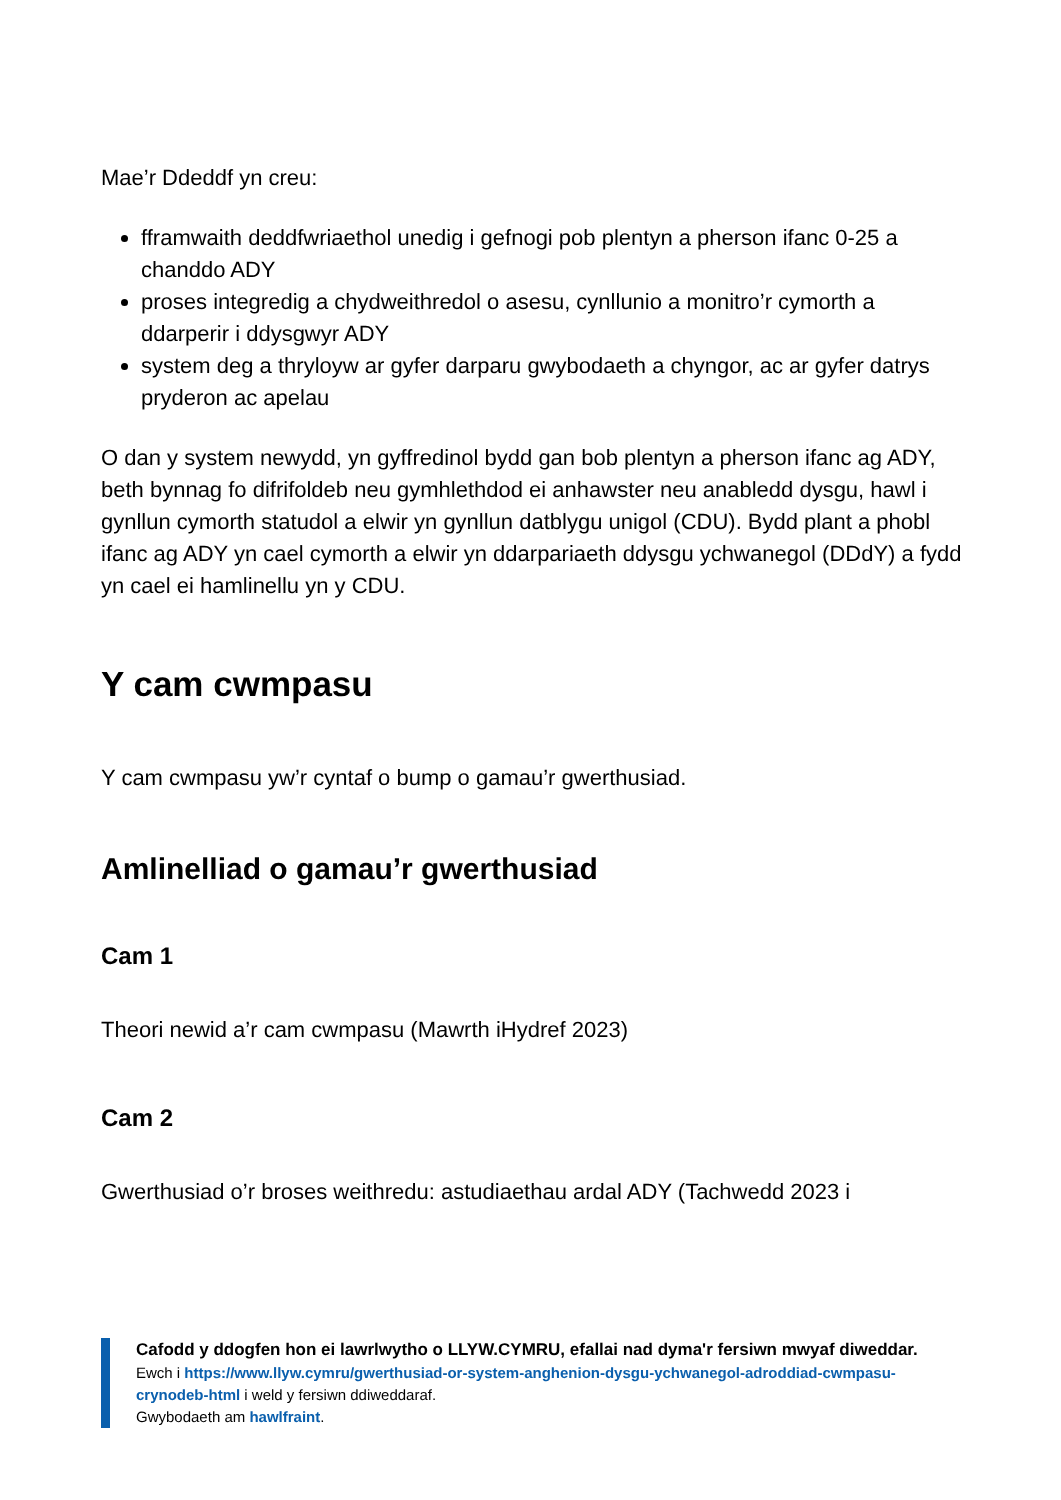Mae’r Ddeddf yn creu:
fframwaith deddfwriaethol unedig i gefnogi pob plentyn a pherson ifanc 0-25 a chanddo ADY
proses integredig a chydweithredol o asesu, cynllunio a monitro’r cymorth a ddarperir i ddysgwyr ADY
system deg a thryloyw ar gyfer darparu gwybodaeth a chyngor, ac ar gyfer datrys pryderon ac apelau
O dan y system newydd, yn gyffredinol bydd gan bob plentyn a pherson ifanc ag ADY, beth bynnag fo difrifoldeb neu gymhlethdod ei anhawster neu anabledd dysgu, hawl i gynllun cymorth statudol a elwir yn gynllun datblygu unigol (CDU). Bydd plant a phobl ifanc ag ADY yn cael cymorth a elwir yn ddarpariaeth ddysgu ychwanegol (DDdY) a fydd yn cael ei hamlinellu yn y CDU.
Y cam cwmpasu
Y cam cwmpasu yw’r cyntaf o bump o gamau’r gwerthusiad.
Amlinelliad o gamau’r gwerthusiad
Cam 1
Theori newid a’r cam cwmpasu (Mawrth iHydref 2023)
Cam 2
Gwerthusiad o’r broses weithredu: astudiaethau ardal ADY (Tachwedd 2023 i
Cafodd y ddogfen hon ei lawrlwytho o LLYW.CYMRU, efallai nad dyma'r fersiwn mwyaf diweddar.
Ewch i https://www.llyw.cymru/gwerthusiad-or-system-anghenion-dysgu-ychwanegol-adroddiad-cwmpasu-crynodeb-html i weld y fersiwn ddiweddaraf.
Gwybodaeth am hawlfraint.